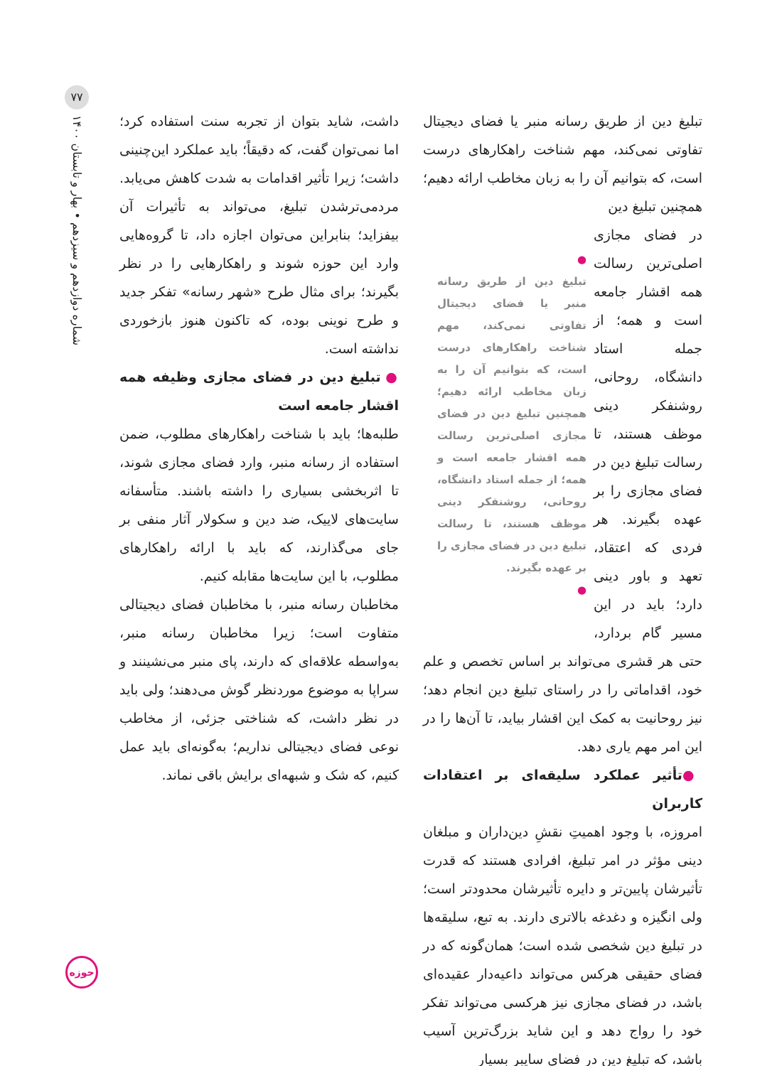۷۷
شماره دوازدهم و سیزدهم • بهار و تابستان ۱۴۰۰
حوزه
داشت، شاید بتوان از تجربه سنت استفاده کرد؛ اما نمی‌توان گفت، که دقیقاً؛ باید عملکرد این‌چنینی داشت؛ زیرا تأثیر اقدامات به شدت کاهش می‌یابد. مردمی‌ترشدن تبلیغ، می‌تواند به تأثیرات آن بیفزاید؛ بنابراین می‌توان اجازه داد، تا گروه‌هایی وارد این حوزه شوند و راهکارهایی را در نظر بگیرند؛ برای مثال طرح «شهر رسانه» تفکر جدید و طرح نوینی بوده، که تاکنون هنوز بازخوردی نداشته است.
● تبلیغ دین در فضای مجازی وظیفه همه اقشار جامعه است
طلبه‌ها؛ باید با شناخت راهکارهای مطلوب، ضمن استفاده از رسانه منبر، وارد فضای مجازی شوند، تا اثربخشی بسیاری را داشته باشند. متأسفانه سایت‌های لاییک، ضد دین و سکولار آثار منفی بر جای می‌گذارند، که باید با ارائه راهکارهای مطلوب، با این سایت‌ها مقابله کنیم.
مخاطبان رسانه منبر، با مخاطبان فضای دیجیتالی متفاوت است؛ زیرا مخاطبان رسانه منبر، به‌واسطه علاقه‌ای که دارند، پای منبر می‌نشینند و سراپا به موضوع موردنظر گوش می‌دهند؛ ولی باید در نظر داشت، که شناختی جزئی، از مخاطب نوعی فضای دیجیتالی نداریم؛ به‌گونه‌ای باید عمل کنیم، که شک و شبهه‌ای برایش باقی نماند.
تبلیغ دین از طریق رسانه منبر یا فضای دیجیتال تفاوتی نمی‌کند، مهم شناخت راهکارهای درست است، که بتوانیم آن را به زبان مخاطب ارائه دهیم؛ همچنین تبلیغ دین
●
تبلیغ دین از طریق رسانه منبر یا فضای دیجیتال تفاوتی نمی‌کند، مهم شناخت راهکارهای درست است، که بتوانیم آن را به زبان مخاطب ارائه دهیم؛ همچنین تبلیغ دین در فضای مجازی اصلی‌ترین رسالت همه اقشار جامعه است و همه؛ از جمله استاد دانشگاه، روحانی، روشنفکر دینی موظف هستند، تا رسالت تبلیغ دین در فضای مجازی را بر عهده بگیرند.
●
در فضای مجازی اصلی‌ترین رسالت همه اقشار جامعه است و همه؛ از جمله استاد دانشگاه، روحانی، روشنفکر دینی موظف هستند، تا رسالت تبلیغ دین در فضای مجازی را بر عهده بگیرند. هر فردی که اعتقاد، تعهد و باور دینی دارد؛ باید در این مسیر گام بردارد، حتی هر قشری می‌تواند بر اساس تخصص و علم خود، اقداماتی را در راستای تبلیغ دین انجام دهد؛ نیز روحانیت به کمک این اقشار بیاید، تا آن‌ها را در این امر مهم یاری دهد.
●تأثیر عملکرد سلیقه‌ای بر اعتقادات کاربران
امروزه، با وجود اهمیتِ نقشِ دین‌داران و مبلغان دینی مؤثر در امر تبلیغ، افرادی هستند که قدرت تأثیرشان پایین‌تر و دایره تأثیرشان محدودتر است؛ ولی انگیزه و دغدغه بالاتری دارند. به تبع، سلیقه‌ها در تبلیغ دین شخصی شده است؛ همان‌گونه که در فضای حقیقی هرکس می‌تواند داعیه‌دار عقیده‌ای باشد، در فضای مجازی نیز هرکسی می‌تواند تفکر خود را رواج دهد و این شاید بزرگ‌ترین آسیب باشد، که تبلیغ دین در فضای سایبر بسیار